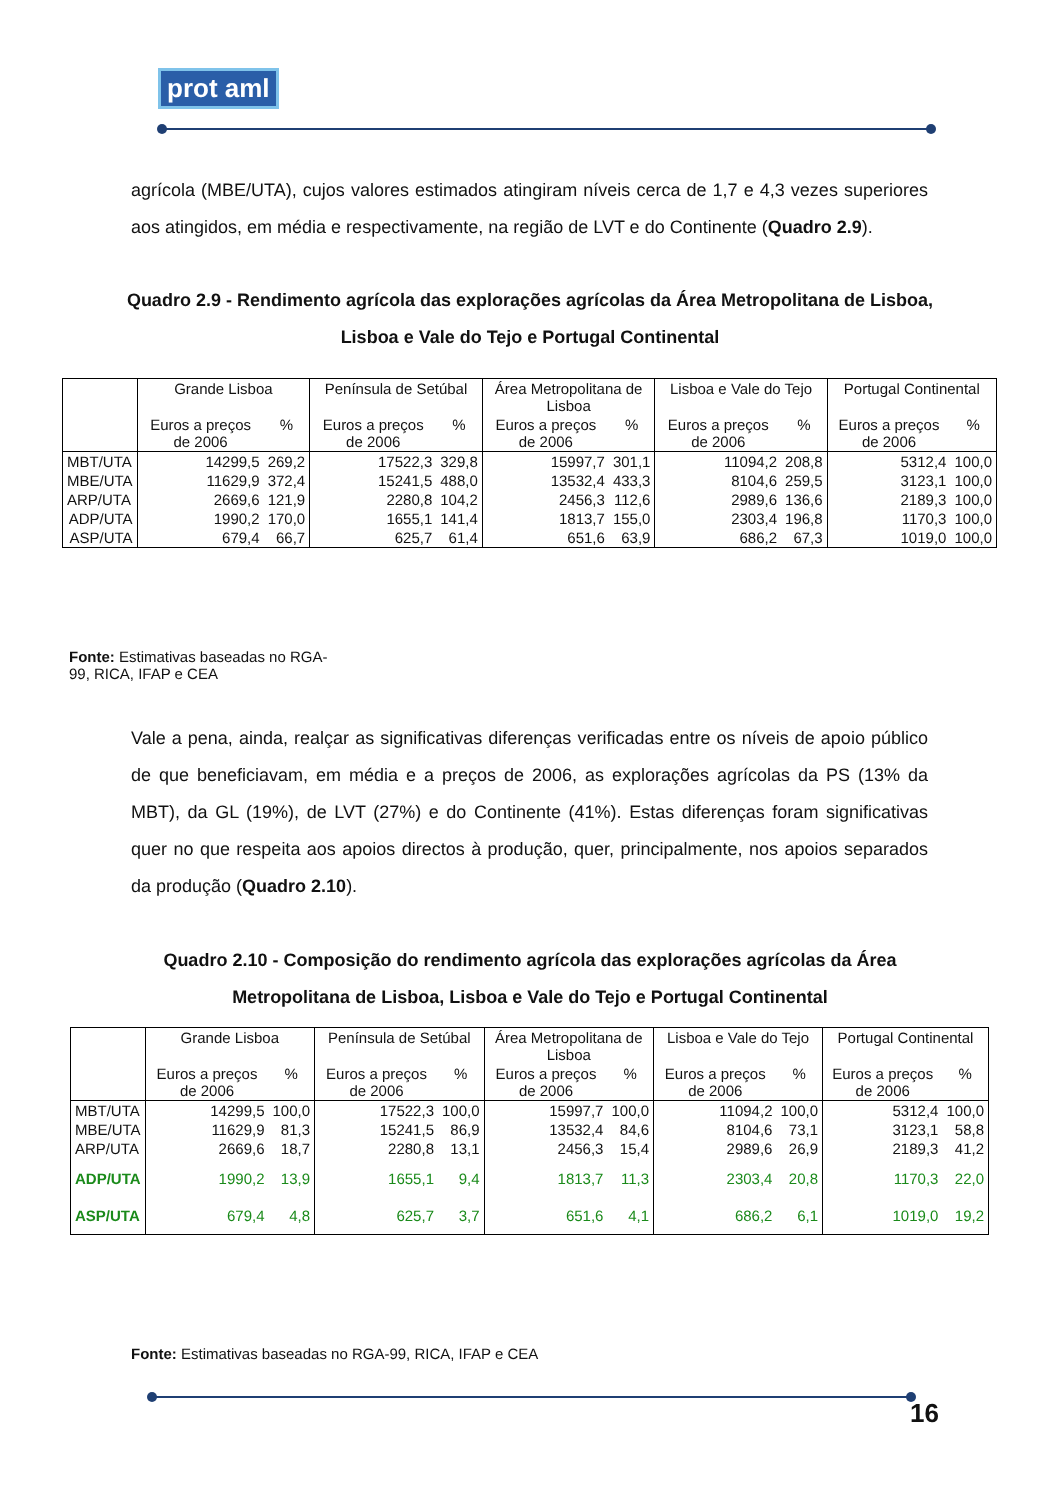prot aml
agrícola (MBE/UTA), cujos valores estimados atingiram níveis cerca de 1,7 e 4,3 vezes superiores aos atingidos, em média e respectivamente, na região de LVT e do Continente (Quadro 2.9).
Quadro 2.9 - Rendimento agrícola das explorações agrícolas da Área Metropolitana de Lisboa, Lisboa e Vale do Tejo e Portugal Continental
| | Grande Lisboa | | Península de Setúbal | | Área Metropolitana de Lisboa | | Lisboa e Vale do Tejo | | Portugal Continental | |
| --- | --- | --- | --- | --- | --- | --- | --- | --- | --- | --- |
| | Euros a preços de 2006 | % | Euros a preços de 2006 | % | Euros a preços de 2006 | % | Euros a preços de 2006 | % | Euros a preços de 2006 | % |
| MBT/UTA | 14299,5 | 269,2 | 17522,3 | 329,8 | 15997,7 | 301,1 | 11094,2 | 208,8 | 5312,4 | 100,0 |
| MBE/UTA | 11629,9 | 372,4 | 15241,5 | 488,0 | 13532,4 | 433,3 | 8104,6 | 259,5 | 3123,1 | 100,0 |
| ARP/UTA | 2669,6 | 121,9 | 2280,8 | 104,2 | 2456,3 | 112,6 | 2989,6 | 136,6 | 2189,3 | 100,0 |
| ADP/UTA | 1990,2 | 170,0 | 1655,1 | 141,4 | 1813,7 | 155,0 | 2303,4 | 196,8 | 1170,3 | 100,0 |
| ASP/UTA | 679,4 | 66,7 | 625,7 | 61,4 | 651,6 | 63,9 | 686,2 | 67,3 | 1019,0 | 100,0 |
Fonte: Estimativas baseadas no RGA-99, RICA, IFAP e CEA
Vale a pena, ainda, realçar as significativas diferenças verificadas entre os níveis de apoio público de que beneficiavam, em média e a preços de 2006, as explorações agrícolas da PS (13% da MBT), da GL (19%), de LVT (27%) e do Continente (41%). Estas diferenças foram significativas quer no que respeita aos apoios directos à produção, quer, principalmente, nos apoios separados da produção (Quadro 2.10).
Quadro 2.10 - Composição do rendimento agrícola das explorações agrícolas da Área Metropolitana de Lisboa, Lisboa e Vale do Tejo e Portugal Continental
| | Grande Lisboa | | Península de Setúbal | | Área Metropolitana de Lisboa | | Lisboa e Vale do Tejo | | Portugal Continental | |
| --- | --- | --- | --- | --- | --- | --- | --- | --- | --- | --- |
| | Euros a preços de 2006 | % | Euros a preços de 2006 | % | Euros a preços de 2006 | % | Euros a preços de 2006 | % | Euros a preços de 2006 | % |
| MBT/UTA | 14299,5 | 100,0 | 17522,3 | 100,0 | 15997,7 | 100,0 | 11094,2 | 100,0 | 5312,4 | 100,0 |
| MBE/UTA | 11629,9 | 81,3 | 15241,5 | 86,9 | 13532,4 | 84,6 | 8104,6 | 73,1 | 3123,1 | 58,8 |
| ARP/UTA | 2669,6 | 18,7 | 2280,8 | 13,1 | 2456,3 | 15,4 | 2989,6 | 26,9 | 2189,3 | 41,2 |
| ADP/UTA | 1990,2 | 13,9 | 1655,1 | 9,4 | 1813,7 | 11,3 | 2303,4 | 20,8 | 1170,3 | 22,0 |
| ASP/UTA | 679,4 | 4,8 | 625,7 | 3,7 | 651,6 | 4,1 | 686,2 | 6,1 | 1019,0 | 19,2 |
Fonte: Estimativas baseadas no RGA-99, RICA, IFAP e CEA
16